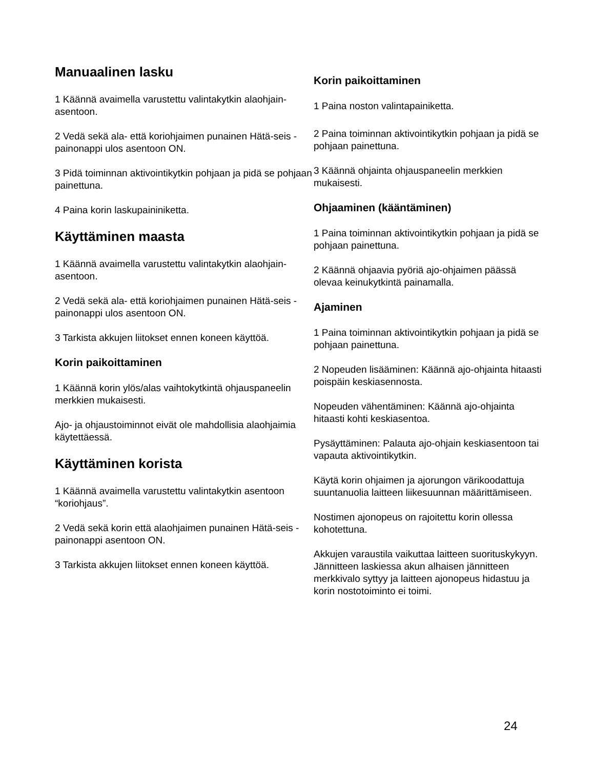Manuaalinen lasku
1 Käännä avaimella varustettu valintakytkin alaohjain-asentoon.
2 Vedä sekä ala- että koriohjaimen punainen Hätä-seis -painonappi ulos asentoon ON.
3 Pidä toiminnan aktivointikytkin pohjaan ja pidä se pohjaan painettuna.
4 Paina korin laskupaininiketta.
Käyttäminen maasta
1 Käännä avaimella varustettu valintakytkin alaohjain-asentoon.
2 Vedä sekä ala- että koriohjaimen punainen Hätä-seis -painonappi ulos asentoon ON.
3 Tarkista akkujen liitokset ennen koneen käyttöä.
Korin paikoittaminen
1 Käännä korin ylös/alas vaihtokytkintä ohjauspaneelin merkkien mukaisesti.
Ajo- ja ohjaustoiminnot eivät ole mahdollisia alaohjaimia käytettäessä.
Käyttäminen korista
1 Käännä avaimella varustettu valintakytkin asentoon “koriohjaus”.
2 Vedä sekä korin että alaohjaimen punainen Hätä-seis -painonappi asentoon ON.
3 Tarkista akkujen liitokset ennen koneen käyttöä.
Korin paikoittaminen
1 Paina noston valintapainiketta.
2 Paina toiminnan aktivointikytkin pohjaan ja pidä se pohjaan painettuna.
3 Käännä ohjainta ohjauspaneelin merkkien mukaisesti.
Ohjaaminen (kääntäminen)
1 Paina toiminnan aktivointikytkin pohjaan ja pidä se pohjaan painettuna.
2 Käännä ohjaavia pyöriä ajo-ohjaimen päässä olevaa keinukytkintä painamalla.
Ajaminen
1 Paina toiminnan aktivointikytkin pohjaan ja pidä se pohjaan painettuna.
2 Nopeuden lisääminen: Käännä ajo-ohjainta hitaasti poispäin keskiasennosta.
Nopeuden vähentäminen: Käännä ajo-ohjainta hitaasti kohti keskiasentoa.
Pysäyttäminen: Palauta ajo-ohjain keskiasentoon tai vapauta aktivointikytkin.
Käytä korin ohjaimen ja ajorungon värikoodattuja suuntanuolia laitteen liikesuunnan määrittämiseen.
Nostimen ajonopeus on rajoitettu korin ollessa kohotettuna.
Akkujen varaustila vaikuttaa laitteen suorituskykyyn. Jännitteen laskiessa akun alhaisen jännitteen merkkivalo syttyy ja laitteen ajonopeus hidastuu ja korin nostotoiminto ei toimi.
24